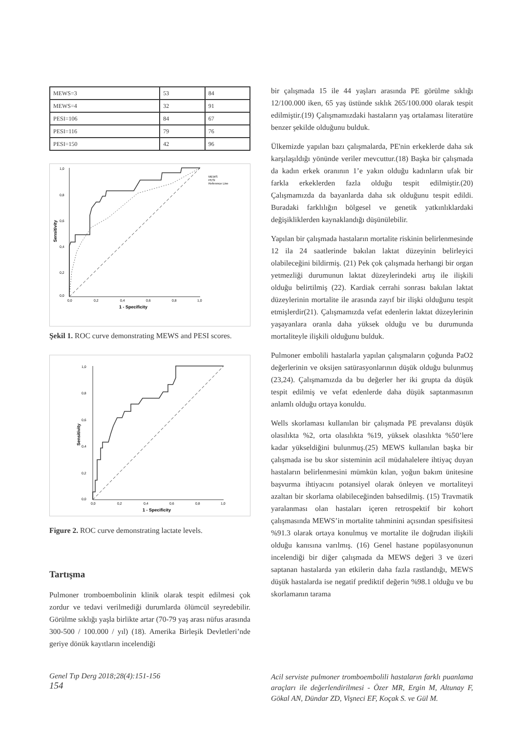| MEWS=3 | 53 | 84 |
| MEWS=4 | 32 | 91 |
| PESI=106 | 84 | 67 |
| PESI=116 | 79 | 76 |
| PESI=150 | 42 | 96 |
1,0
0,8
0,6
0,4
0,2
0,0
0,0
0,2
0,4
0,6
0,8
1,0
1 - Specificity
Sensitivity
MEWS
PESI
Reference Line
Şekil 1. ROC curve demonstrating MEWS and PESI scores.
1,0
0,8
0,6
0,4
0,2
0,0
0,0
0,2
0,4
0,6
0,8
1,0
1 - Specificity
Sensitivity
Figure 2. ROC curve demonstrating lactate levels.
Tartışma
Pulmoner tromboembolinin klinik olarak tespit edilmesi çok zordur ve tedavi verilmediği durumlarda ölümcül seyredebilir. Görülme sıklığı yaşla birlikte artar (70-79 yaş arası nüfus arasında 300-500 / 100.000 / yıl) (18). Amerika Birleşik Devletleri’nde geriye dönük kayıtların incelendiği
bir çalışmada 15 ile 44 yaşları arasında PE görülme sıklığı 12/100.000 iken, 65 yaş üstünde sıklık 265/100.000 olarak tespit edilmiştir.(19) Çalışmamızdaki hastaların yaş ortalaması literatüre benzer şekilde olduğunu bulduk.
Ülkemizde yapılan bazı çalışmalarda, PE'nin erkeklerde daha sık karşılaşıldığı yönünde veriler mevcuttur.(18) Başka bir çalışmada da kadın erkek oranının 1’e yakın olduğu kadınların ufak bir farkla erkeklerden fazla olduğu tespit edilmiştir.(20) Çalışmamızda da bayanlarda daha sık olduğunu tespit edildi. Buradaki farklılığın bölgesel ve genetik yatkınlıklardaki değişikliklerden kaynaklandığı düşünülebilir.
Yapılan bir çalışmada hastaların mortalite riskinin belirlenmesinde 12 ila 24 saatlerinde bakılan laktat düzeyinin belirleyici olabileceğini bildirmiş. (21) Pek çok çalışmada herhangi bir organ yetmezliği durumunun laktat düzeylerindeki artış ile ilişkili olduğu belirtilmiş (22). Kardiak cerrahi sonrası bakılan laktat düzeylerinin mortalite ile arasında zayıf bir ilişki olduğunu tespit etmişlerdir(21). Çalışmamızda vefat edenlerin laktat düzeylerinin yaşayanlara oranla daha yüksek olduğu ve bu durumunda mortaliteyle ilişkili olduğunu bulduk.
Pulmoner embolili hastalarla yapılan çalışmaların çoğunda PaO2 değerlerinin ve oksijen satürasyonlarının düşük olduğu bulunmuş (23,24). Çalışmamızda da bu değerler her iki grupta da düşük tespit edilmiş ve vefat edenlerde daha düşük saptanmasının anlamlı olduğu ortaya konuldu.
Wells skorlaması kullanılan bir çalışmada PE prevalansı düşük olasılıkta %2, orta olasılıkta %19, yüksek olasılıkta %50’lere kadar yükseldiğini bulunmuş.(25) MEWS kullanılan başka bir çalışmada ise bu skor sisteminin acil müdahalelere ihtiyaç duyan hastaların belirlenmesini mümkün kılan, yoğun bakım ünitesine başvurma ihtiyacını potansiyel olarak önleyen ve mortaliteyi azaltan bir skorlama olabileceğinden bahsedilmiş. (15) Travmatik yaralanması olan hastaları içeren retrospektif bir kohort çalışmasında MEWS’in mortalite tahminini açısından spesifisitesi %91.3 olarak ortaya konulmuş ve mortalite ile doğrudan ilişkili olduğu kanısına varılmış. (16) Genel hastane popülasyonunun incelendiği bir diğer çalışmada da MEWS değeri 3 ve üzeri saptanan hastalarda yan etkilerin daha fazla rastlandığı, MEWS düşük hastalarda ise negatif prediktif değerin %98.1 olduğu ve bu skorlamanın tarama
Genel Tıp Derg 2018;28(4):151-156
154
Acil serviste pulmoner tromboembolili hastaların farklı puanlama araçları ile değerlendirilmesi - Özer MR, Ergin M, Altunay F, Gökal AN, Dündar ZD, Vişneci EF, Koçak S. ve Gül M.